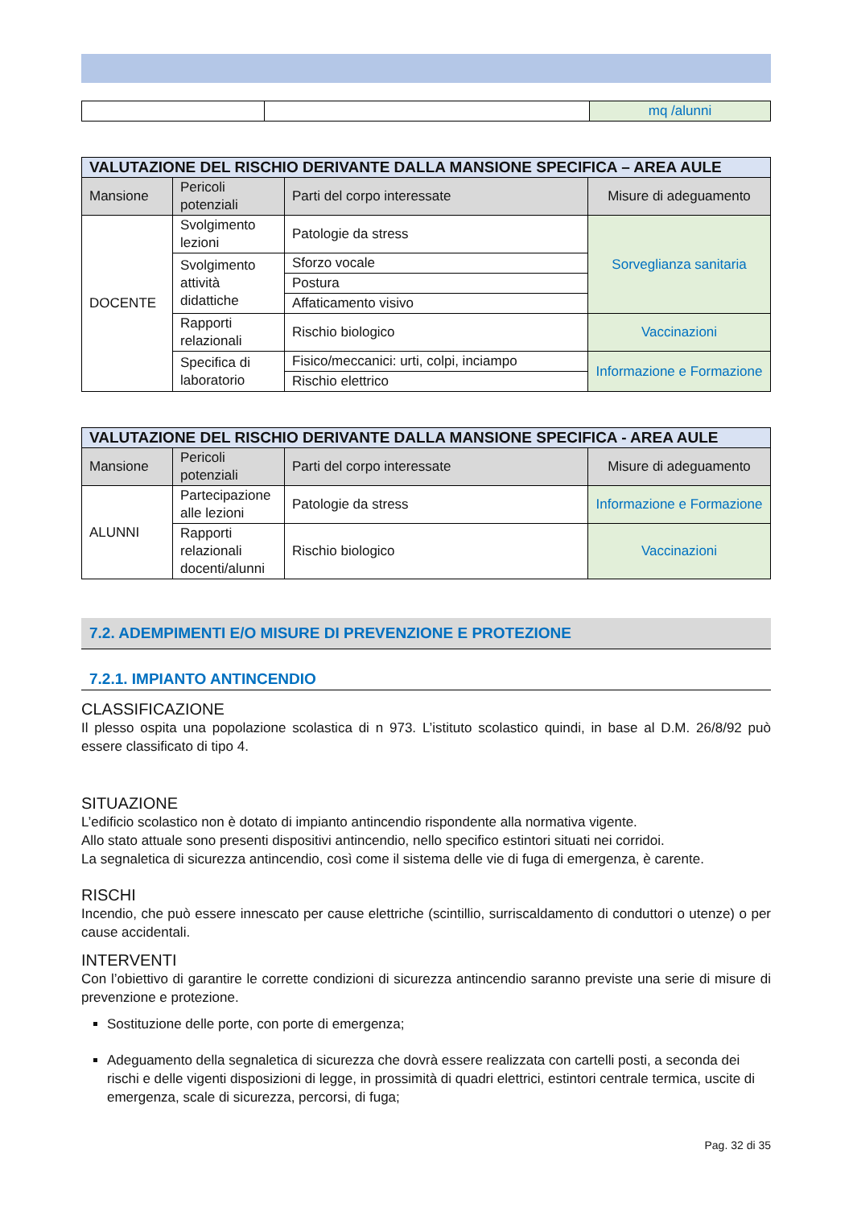| | | mq /alunni |
| VALUTAZIONE DEL RISCHIO DERIVANTE DALLA MANSIONE SPECIFICA – AREA AULE | | | |
| --- | --- | --- | --- |
| Mansione | Pericoli potenziali | Parti del corpo interessate | Misure di adeguamento |
| DOCENTE | Svolgimento lezioni | Patologie da stress | Sorveglianza sanitaria |
| | Svolgimento attività didattiche | Sforzo vocale | |
| | | Postura | |
| | | Affaticamento visivo | |
| | Rapporti relazionali | Rischio biologico | Vaccinazioni |
| | Specifica di laboratorio | Fisico/meccanici: urti, colpi, inciampo | Informazione e Formazione |
| | | Rischio elettrico | |
| VALUTAZIONE DEL RISCHIO DERIVANTE DALLA MANSIONE SPECIFICA - AREA AULE | | | |
| --- | --- | --- | --- |
| Mansione | Pericoli potenziali | Parti del corpo interessate | Misure di adeguamento |
| ALUNNI | Partecipazione alle lezioni | Patologie da stress | Informazione e Formazione |
| | Rapporti relazionali docenti/alunni | Rischio biologico | Vaccinazioni |
7.2. ADEMPIMENTI E/O MISURE DI PREVENZIONE E PROTEZIONE
7.2.1. IMPIANTO ANTINCENDIO
CLASSIFICAZIONE
Il plesso ospita una popolazione scolastica di n 973. L’istituto scolastico quindi, in base al D.M. 26/8/92 può essere classificato di tipo 4.
SITUAZIONE
L’edificio scolastico non è dotato di impianto antincendio rispondente alla normativa vigente.
Allo stato attuale sono presenti dispositivi antincendio, nello specifico estintori situati nei corridoi.
La segnaletica di sicurezza antincendio, così come il sistema delle vie di fuga di emergenza, è carente.
RISCHI
Incendio, che può essere innescato per cause elettriche (scintillio, surriscaldamento di conduttori o utenze) o per cause accidentali.
INTERVENTI
Con l’obiettivo di garantire le corrette condizioni di sicurezza antincendio saranno previste una serie di misure di prevenzione e protezione.
Sostituzione delle porte, con porte di emergenza;
Adeguamento della segnaletica di sicurezza che dovrà essere realizzata con cartelli posti, a seconda dei rischi e delle vigenti disposizioni di legge, in prossimità di quadri elettrici, estintori centrale termica, uscite di emergenza, scale di sicurezza, percorsi, di fuga;
Pag. 32 di 35